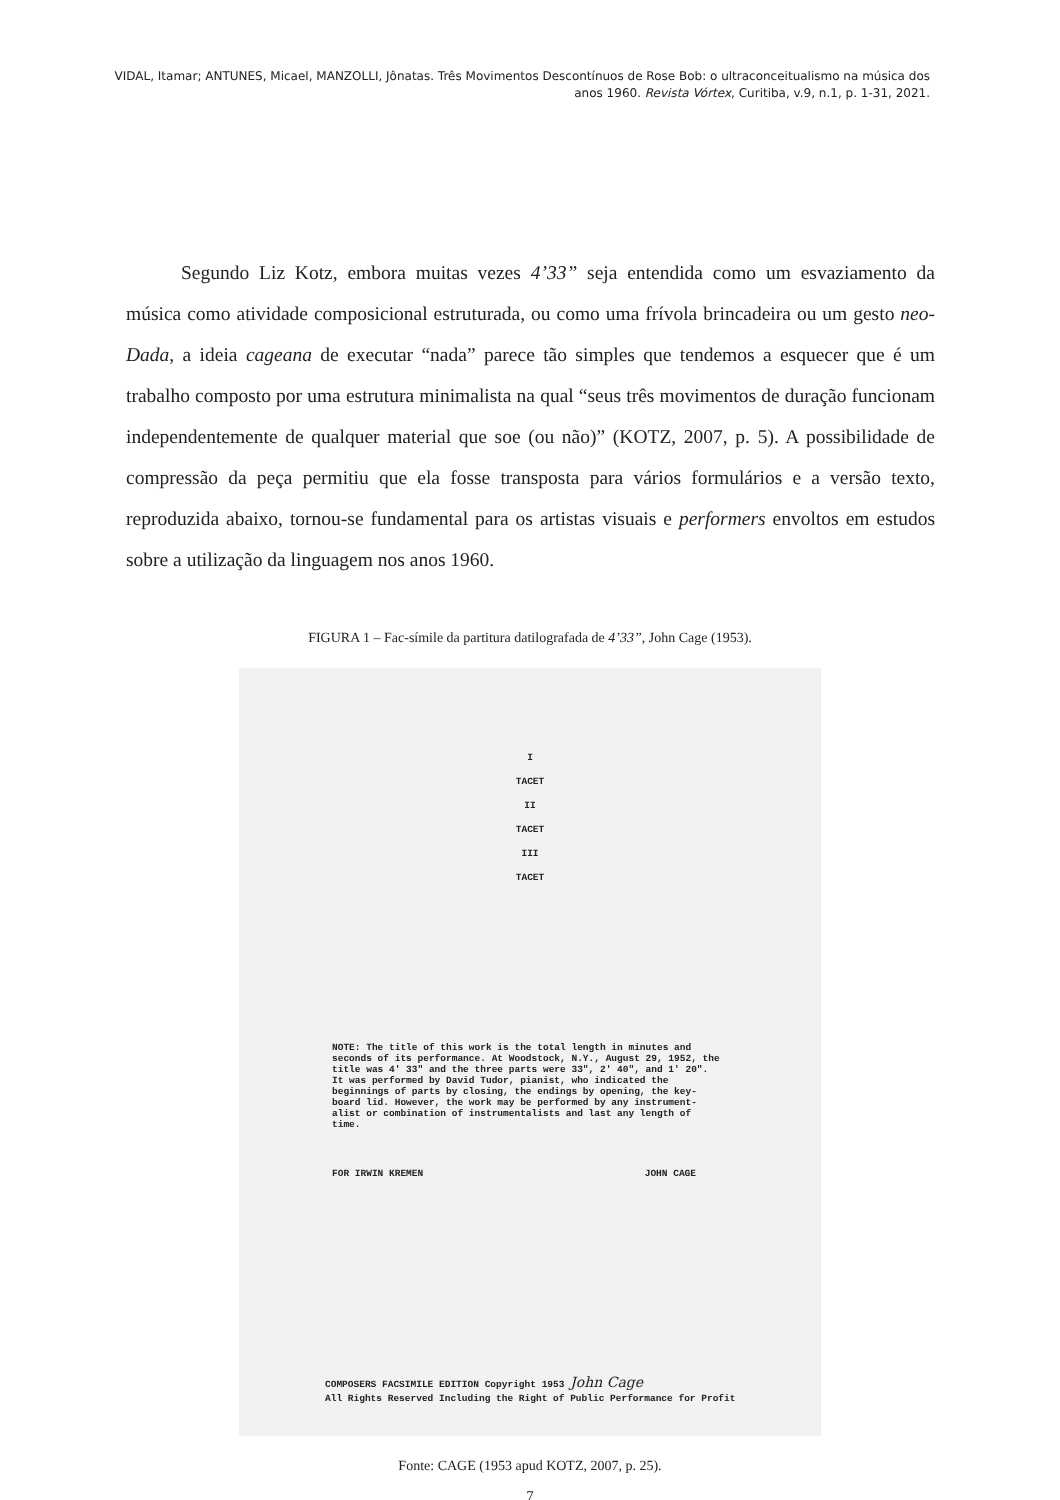VIDAL, Itamar; ANTUNES, Micael, MANZOLLI, Jônatas. Três Movimentos Descontínuos de Rose Bob: o ultraconceitualismo na música dos anos 1960. Revista Vórtex, Curitiba, v.9, n.1, p. 1-31, 2021.
Segundo Liz Kotz, embora muitas vezes 4’33” seja entendida como um esvaziamento da música como atividade composicional estruturada, ou como uma frívola brincadeira ou um gesto neo-Dada, a ideia cageana de executar “nada” parece tão simples que tendemos a esquecer que é um trabalho composto por uma estrutura minimalista na qual “seus três movimentos de duração funcionam independentemente de qualquer material que soe (ou não)” (KOTZ, 2007, p. 5). A possibilidade de compressão da peça permitiu que ela fosse transposta para vários formulários e a versão texto, reproduzida abaixo, tornou-se fundamental para os artistas visuais e performers envoltos em estudos sobre a utilização da linguagem nos anos 1960.
FIGURA 1 – Fac-símile da partitura datilografada de 4’33”, John Cage (1953).
I
TACET
II
TACET
III
TACET
NOTE: The title of this work is the total length in minutes and seconds of its performance. At Woodstock, N.Y., August 29, 1952, the title was 4' 33" and the three parts were 33", 2' 40", and 1' 20". It was performed by David Tudor, pianist, who indicated the beginnings of parts by closing, the endings by opening, the key-board lid. However, the work may be performed by any instrument-alist or combination of instrumentalists and last any length of time.
FOR IRWIN KREMEN JOHN CAGE
COMPOSERS FACSIMILE EDITION Copyright 1953 John Cage
All Rights Reserved Including the Right of Public Performance for Profit
Fonte: CAGE (1953 apud KOTZ, 2007, p. 25).
7